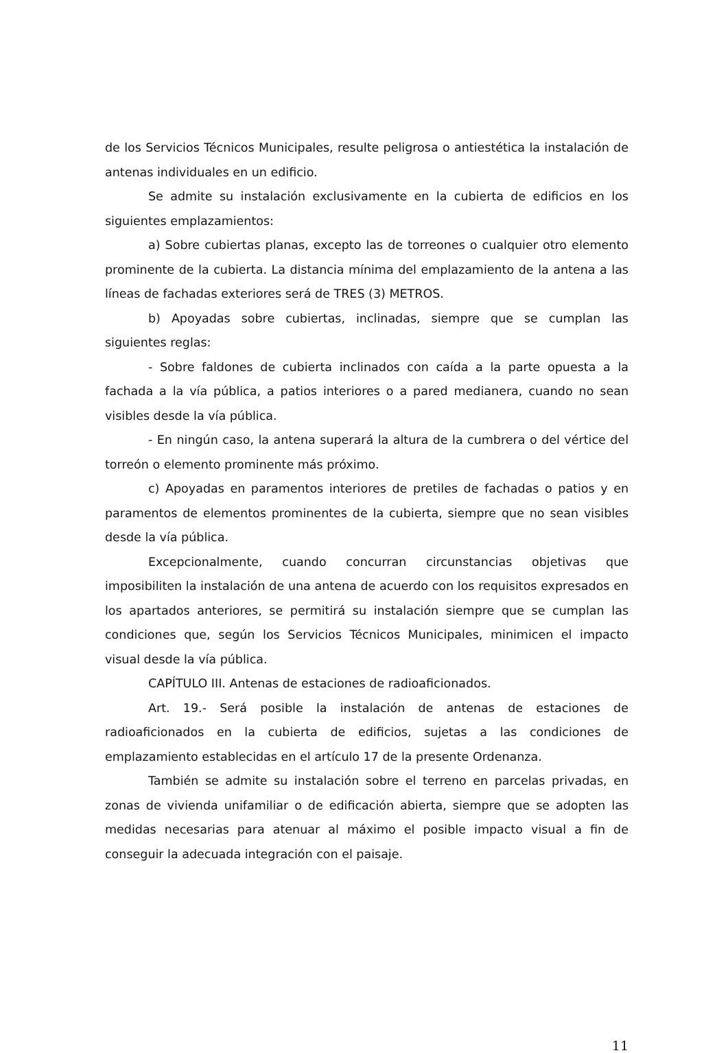de los Servicios Técnicos Municipales, resulte peligrosa o antiestética la instalación de antenas individuales en un edificio.
Se admite su instalación exclusivamente en la cubierta de edificios en los siguientes emplazamientos:
a) Sobre cubiertas planas, excepto las de torreones o cualquier otro elemento prominente de la cubierta. La distancia mínima del emplazamiento de la antena a las líneas de fachadas exteriores será de TRES (3) METROS.
b) Apoyadas sobre cubiertas, inclinadas, siempre que se cumplan las siguientes reglas:
- Sobre faldones de cubierta inclinados con caída a la parte opuesta a la fachada a la vía pública, a patios interiores o a pared medianera, cuando no sean visibles desde la vía pública.
- En ningún caso, la antena superará la altura de la cumbrera o del vértice del torreón o elemento prominente más próximo.
c) Apoyadas en paramentos interiores de pretiles de fachadas o patios y en paramentos de elementos prominentes de la cubierta, siempre que no sean visibles desde la vía pública.
Excepcionalmente, cuando concurran circunstancias objetivas que imposibiliten la instalación de una antena de acuerdo con los requisitos expresados en los apartados anteriores, se permitirá su instalación siempre que se cumplan las condiciones que, según los Servicios Técnicos Municipales, minimicen el impacto visual desde la vía pública.
CAPÍTULO III. Antenas de estaciones de radioaficionados.
Art. 19.- Será posible la instalación de antenas de estaciones de radioaficionados en la cubierta de edificios, sujetas a las condiciones de emplazamiento establecidas en el artículo 17 de la presente Ordenanza.
También se admite su instalación sobre el terreno en parcelas privadas, en zonas de vivienda unifamiliar o de edificación abierta, siempre que se adopten las medidas necesarias para atenuar al máximo el posible impacto visual a fin de conseguir la adecuada integración con el paisaje.
11